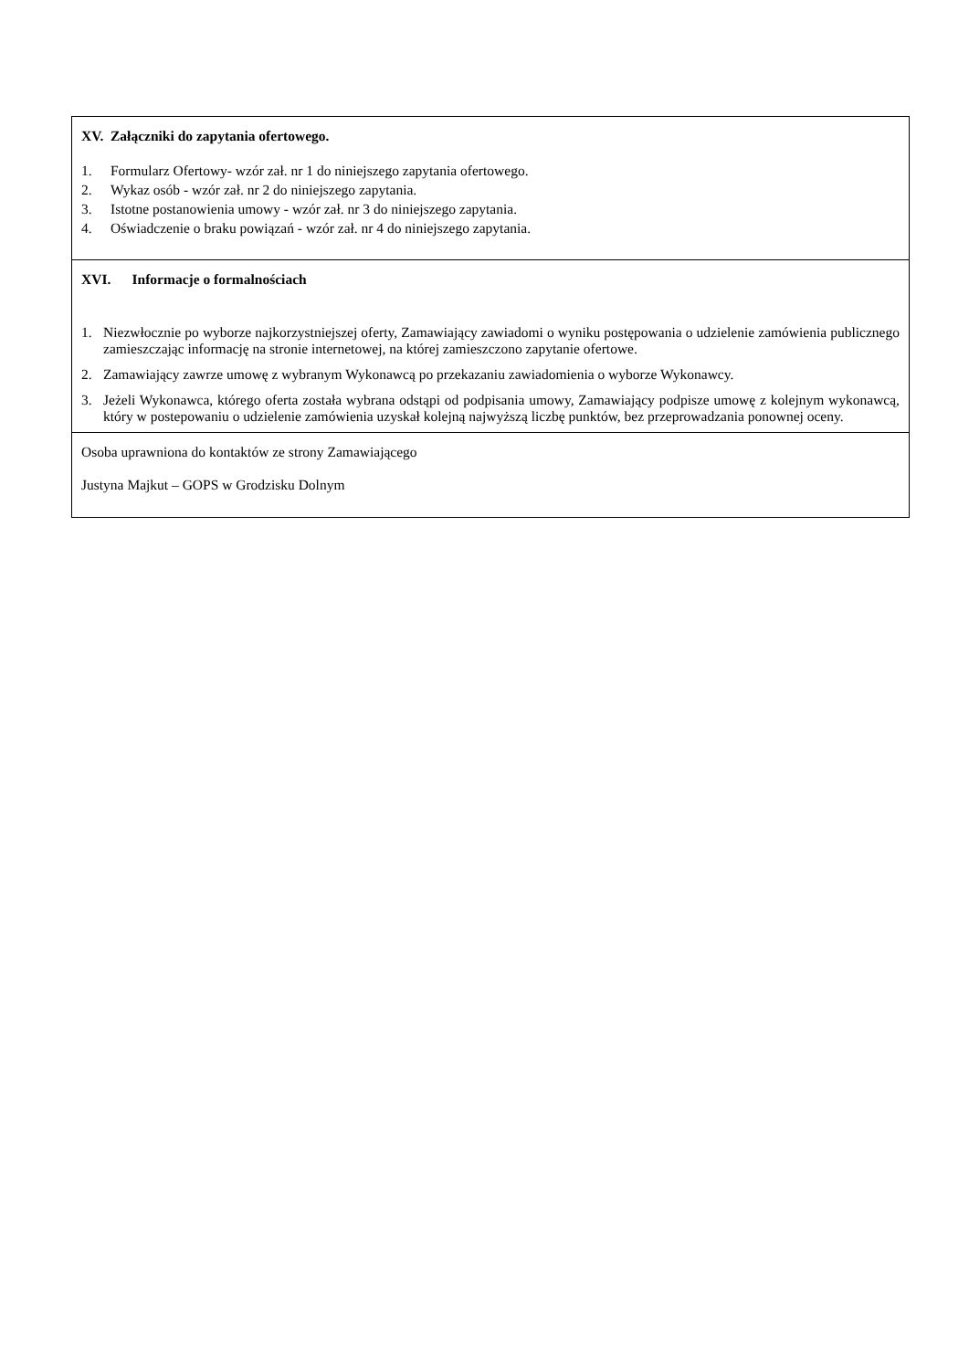| XV. Załączniki do zapytania ofertowego. 1. Formularz Ofertowy- wzór zał. nr 1 do niniejszego zapytania ofertowego. 2. Wykaz osób - wzór zał. nr 2 do niniejszego zapytania. 3. Istotne postanowienia umowy - wzór zał. nr 3 do niniejszego zapytania. 4. Oświadczenie o braku powiązań - wzór zał. nr 4 do niniejszego zapytania. |
| XVI. Informacje o formalnościach 1. Niezwłocznie po wyborze najkorzystniejszej oferty, Zamawiający zawiadomi o wyniku postępowania o udzielenie zamówienia publicznego zamieszczając informację na stronie internetowej, na której zamieszczono zapytanie ofertowe. 2. Zamawiający zawrze umowę z wybranym Wykonawcą po przekazaniu zawiadomienia o wyborze Wykonawcy. 3. Jeżeli Wykonawca, którego oferta została wybrana odstąpi od podpisania umowy, Zamawiający podpisze umowę z kolejnym wykonawcą, który w postepowaniu o udzielenie zamówienia uzyskał kolejną najwyższą liczbę punktów, bez przeprowadzania ponownej oceny. |
| Osoba uprawniona do kontaktów ze strony Zamawiającego Justyna Majkut – GOPS w Grodzisku Dolnym |